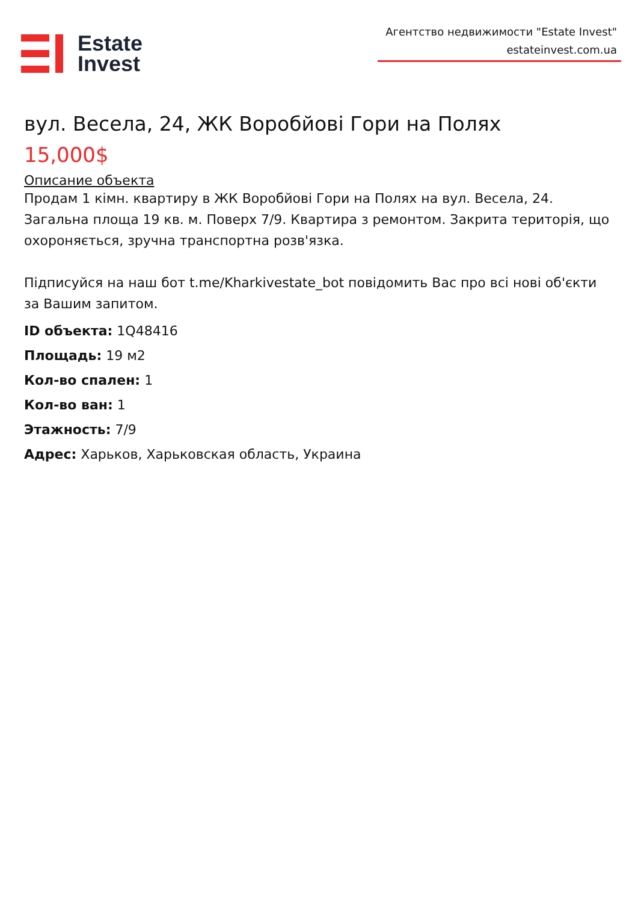Estate
Invest
Агентство недвижимости "Estate Invest"
estateinvest.com.ua
вул. Весела, 24, ЖК Воробйові Гори на Полях
15,000$
Описание объекта
Продам 1 кімн. квартиру в ЖК Воробйові Гори на Полях на вул. Весела, 24. Загальна площа 19 кв. м. Поверх 7/9. Квартира з ремонтом. Закрита територія, що охороняється, зручна транспортна розв'язка.
Підписуйся на наш бот t.me/Kharkivestate_bot повідомить Вас про всі нові об'єкти за Вашим запитом.
ID объекта: 1Q48416
Площадь: 19 м2
Кол-во спален: 1
Кол-во ван: 1
Этажность: 7/9
Адрес: Харьков, Харьковская область, Украина